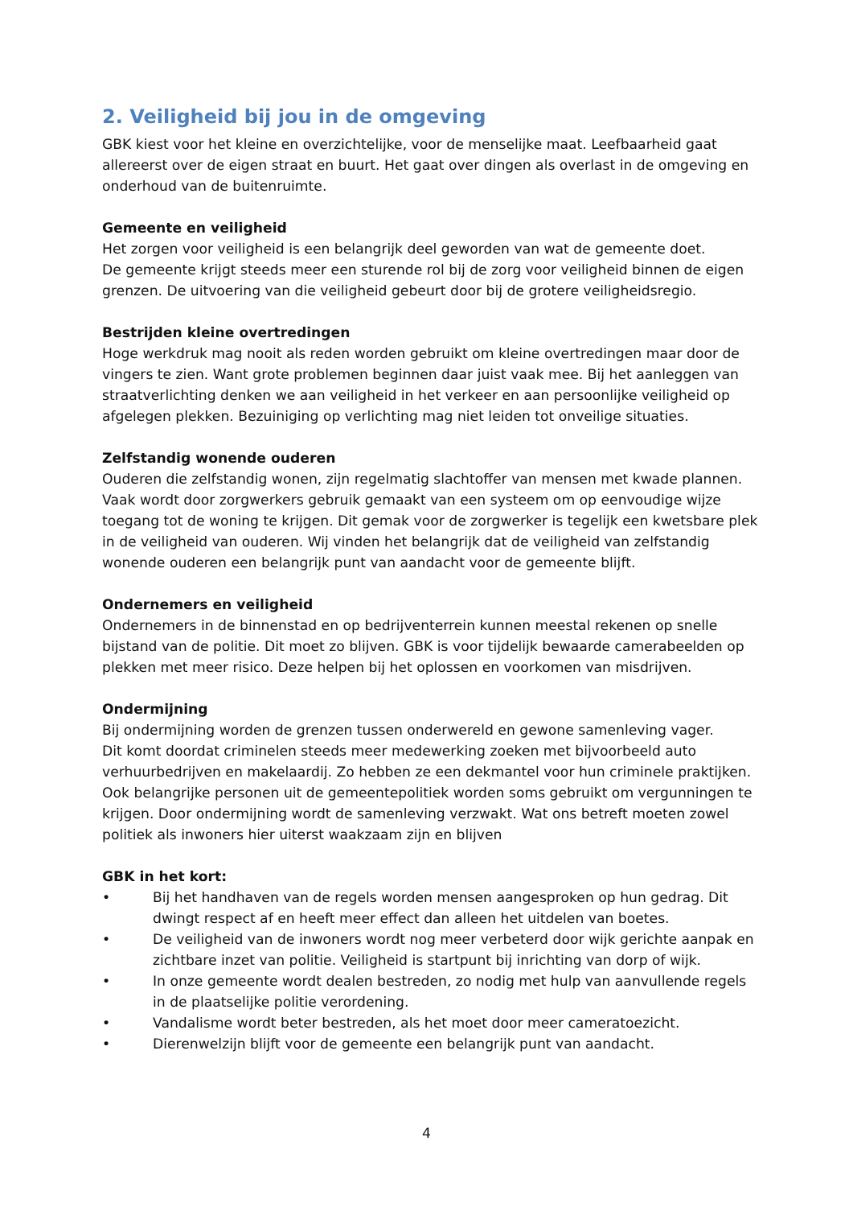2. Veiligheid bij jou in de omgeving
GBK kiest voor het kleine en overzichtelijke, voor de menselijke maat. Leefbaarheid gaat allereerst over de eigen straat en buurt. Het gaat over dingen als overlast in de omgeving en onderhoud van de buitenruimte.
Gemeente en veiligheid
Het zorgen voor veiligheid is een belangrijk deel geworden van wat de gemeente doet.
De gemeente krijgt steeds meer een sturende rol bij de zorg voor veiligheid binnen de eigen grenzen. De uitvoering van die veiligheid gebeurt door bij de grotere veiligheidsregio.
Bestrijden kleine overtredingen
Hoge werkdruk mag nooit als reden worden gebruikt om kleine overtredingen maar door de vingers te zien. Want grote problemen beginnen daar juist vaak mee. Bij het aanleggen van straatverlichting denken we aan veiligheid in het verkeer en aan persoonlijke veiligheid op afgelegen plekken. Bezuiniging op verlichting mag niet leiden tot onveilige situaties.
Zelfstandig wonende ouderen
Ouderen die zelfstandig wonen, zijn regelmatig slachtoffer van mensen met kwade plannen. Vaak wordt door zorgwerkers gebruik gemaakt van een systeem om op eenvoudige wijze toegang tot de woning te krijgen. Dit gemak voor de zorgwerker is tegelijk een kwetsbare plek in de veiligheid van ouderen. Wij vinden het belangrijk dat de veiligheid van zelfstandig wonende ouderen een belangrijk punt van aandacht voor de gemeente blijft.
Ondernemers en veiligheid
Ondernemers in de binnenstad en op bedrijventerrein kunnen meestal rekenen op snelle bijstand van de politie. Dit moet zo blijven. GBK is voor tijdelijk bewaarde camerabeelden op plekken met meer risico. Deze helpen bij het oplossen en voorkomen van misdrijven.
Ondermijning
Bij ondermijning worden de grenzen tussen onderwereld en gewone samenleving vager.
Dit komt doordat criminelen steeds meer medewerking zoeken met bijvoorbeeld auto verhuurbedrijven en makelaardij. Zo hebben ze een dekmantel voor hun criminele praktijken. Ook belangrijke personen uit de gemeentepolitiek worden soms gebruikt om vergunningen te krijgen. Door ondermijning wordt de samenleving verzwakt. Wat ons betreft moeten zowel politiek als inwoners hier uiterst waakzaam zijn en blijven
GBK in het kort:
• Bij het handhaven van de regels worden mensen aangesproken op hun gedrag. Dit dwingt respect af en heeft meer effect dan alleen het uitdelen van boetes.
• De veiligheid van de inwoners wordt nog meer verbeterd door wijk gerichte aanpak en zichtbare inzet van politie. Veiligheid is startpunt bij inrichting van dorp of wijk.
• In onze gemeente wordt dealen bestreden, zo nodig met hulp van aanvullende regels in de plaatselijke politie verordening.
• Vandalisme wordt beter bestreden, als het moet door meer cameratoezicht.
• Dierenwelzijn blijft voor de gemeente een belangrijk punt van aandacht.
4